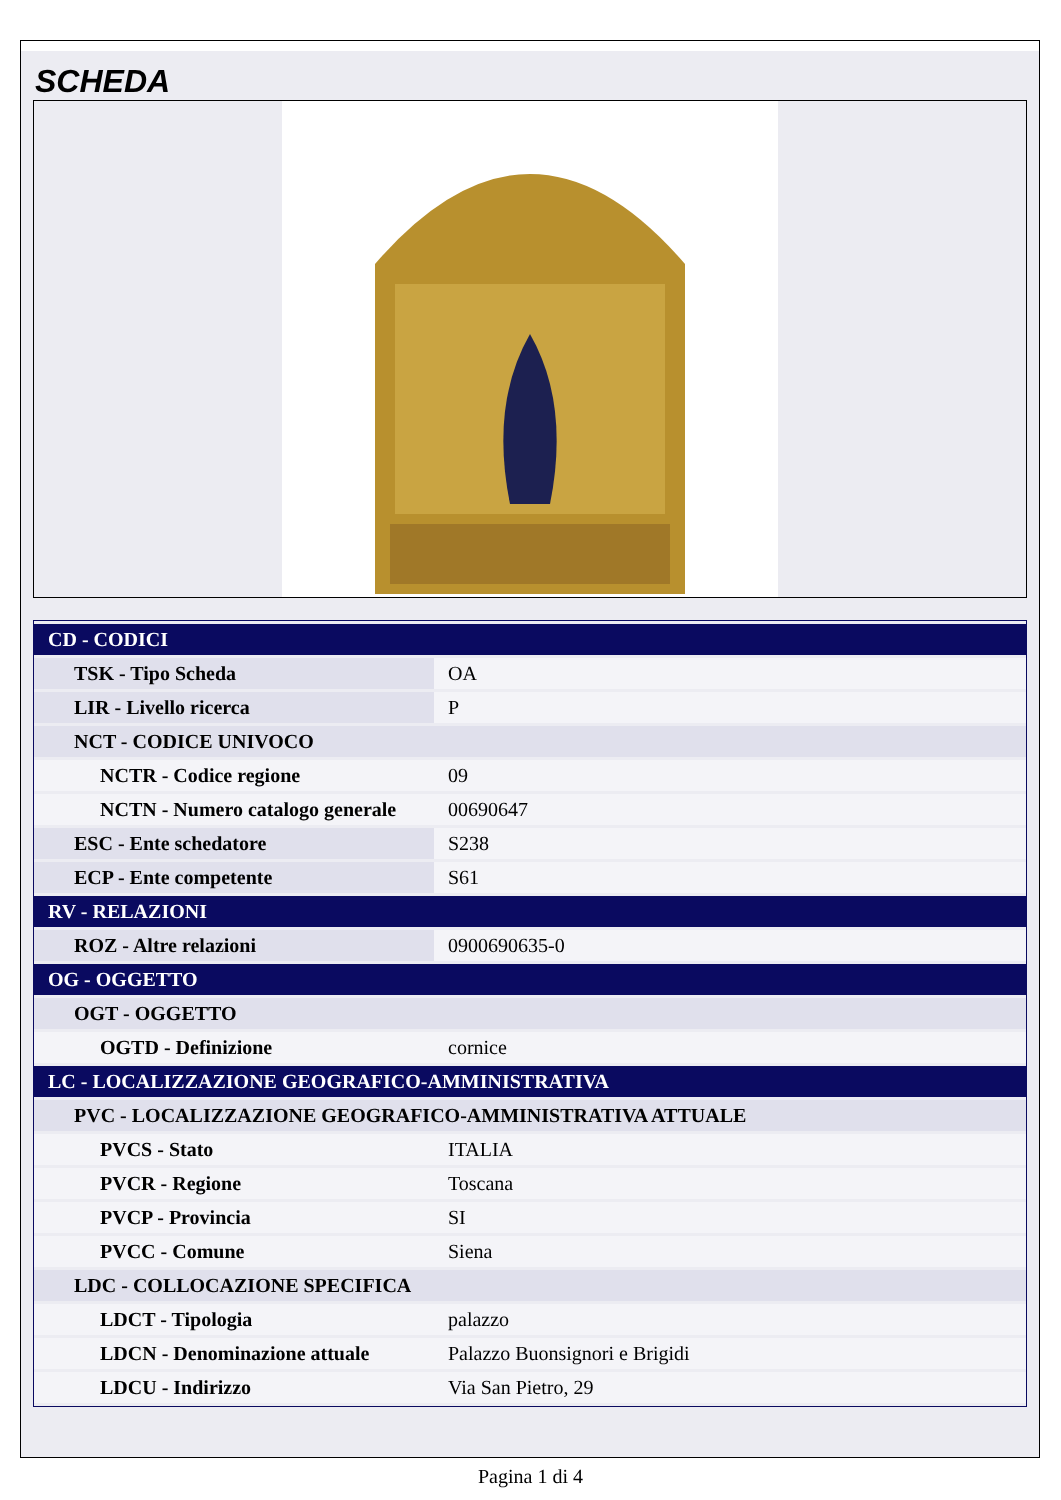SCHEDA
| CD - CODICI | |
| TSK - Tipo Scheda | OA |
| LIR - Livello ricerca | P |
| NCT - CODICE UNIVOCO | |
| NCTR - Codice regione | 09 |
| NCTN - Numero catalogo generale | 00690647 |
| ESC - Ente schedatore | S238 |
| ECP - Ente competente | S61 |
| RV - RELAZIONI | |
| ROZ - Altre relazioni | 0900690635-0 |
| OG - OGGETTO | |
| OGT - OGGETTO | |
| OGTD - Definizione | cornice |
| LC - LOCALIZZAZIONE GEOGRAFICO-AMMINISTRATIVA | |
| PVC - LOCALIZZAZIONE GEOGRAFICO-AMMINISTRATIVA ATTUALE | |
| PVCS - Stato | ITALIA |
| PVCR - Regione | Toscana |
| PVCP - Provincia | SI |
| PVCC - Comune | Siena |
| LDC - COLLOCAZIONE SPECIFICA | |
| LDCT - Tipologia | palazzo |
| LDCN - Denominazione attuale | Palazzo Buonsignori e Brigidi |
| LDCU - Indirizzo | Via San Pietro, 29 |
Pagina 1 di 4